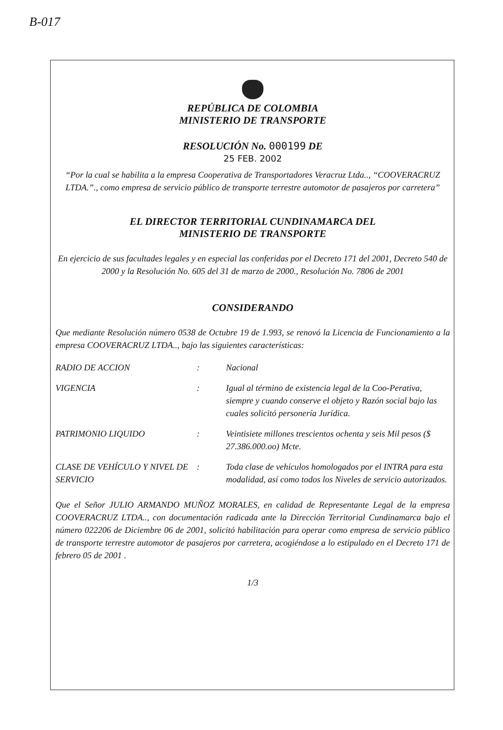B-017
REPÚBLICA DE COLOMBIA
MINISTERIO DE TRANSPORTE
RESOLUCIÓN No. 000199 DE
25 FEB. 2002
“Por la cual se habilita a la empresa Cooperativa de Transportadores Veracruz Ltda.., “COOVERACRUZ LTDA.”., como empresa de servicio público de transporte terrestre automotor de pasajeros por carretera”
EL DIRECTOR TERRITORIAL CUNDINAMARCA DEL
MINISTERIO DE TRANSPORTE
En ejercicio de sus facultades legales y en especial las conferidas por el Decreto 171 del 2001, Decreto 540 de 2000 y la Resolución No. 605 del 31 de marzo de 2000., Resolución No. 7806 de 2001
CONSIDERANDO
Que mediante Resolución número 0538 de Octubre 19 de 1.993, se renovó la Licencia de Funcionamiento a la empresa COOVERACRUZ LTDA.., bajo las siguientes características:
| RADIO DE ACCION | : | Nacional |
| VIGENCIA | : | Igual al término de existencia legal de la Coo-Perativa, siempre y cuando conserve el objeto y Razón social bajo las cuales solicitó personería Jurídica. |
| PATRIMONIO LIQUIDO | : | Veintisiete millones trescientos ochenta y seis Mil pesos ($ 27.386.000.oo) Mcte. |
| CLASE DE VEHÍCULO Y NIVEL DE SERVICIO | : | Toda clase de vehículos homologados por el INTRA para esta modalidad, así como todos los Niveles de servicio autorizados. |
Que el Señor JULIO ARMANDO MUÑOZ MORALES, en calidad de Representante Legal de la empresa COOVERACRUZ LTDA.., con documentación radicada ante la Dirección Territorial Cundinamarca bajo el número 022206 de Diciembre 06 de 2001, solicitó habilitación para operar como empresa de servicio público de transporte terrestre automotor de pasajeros por carretera, acogiéndose a lo estipulado en el Decreto 171 de febrero 05 de 2001 .
1/3